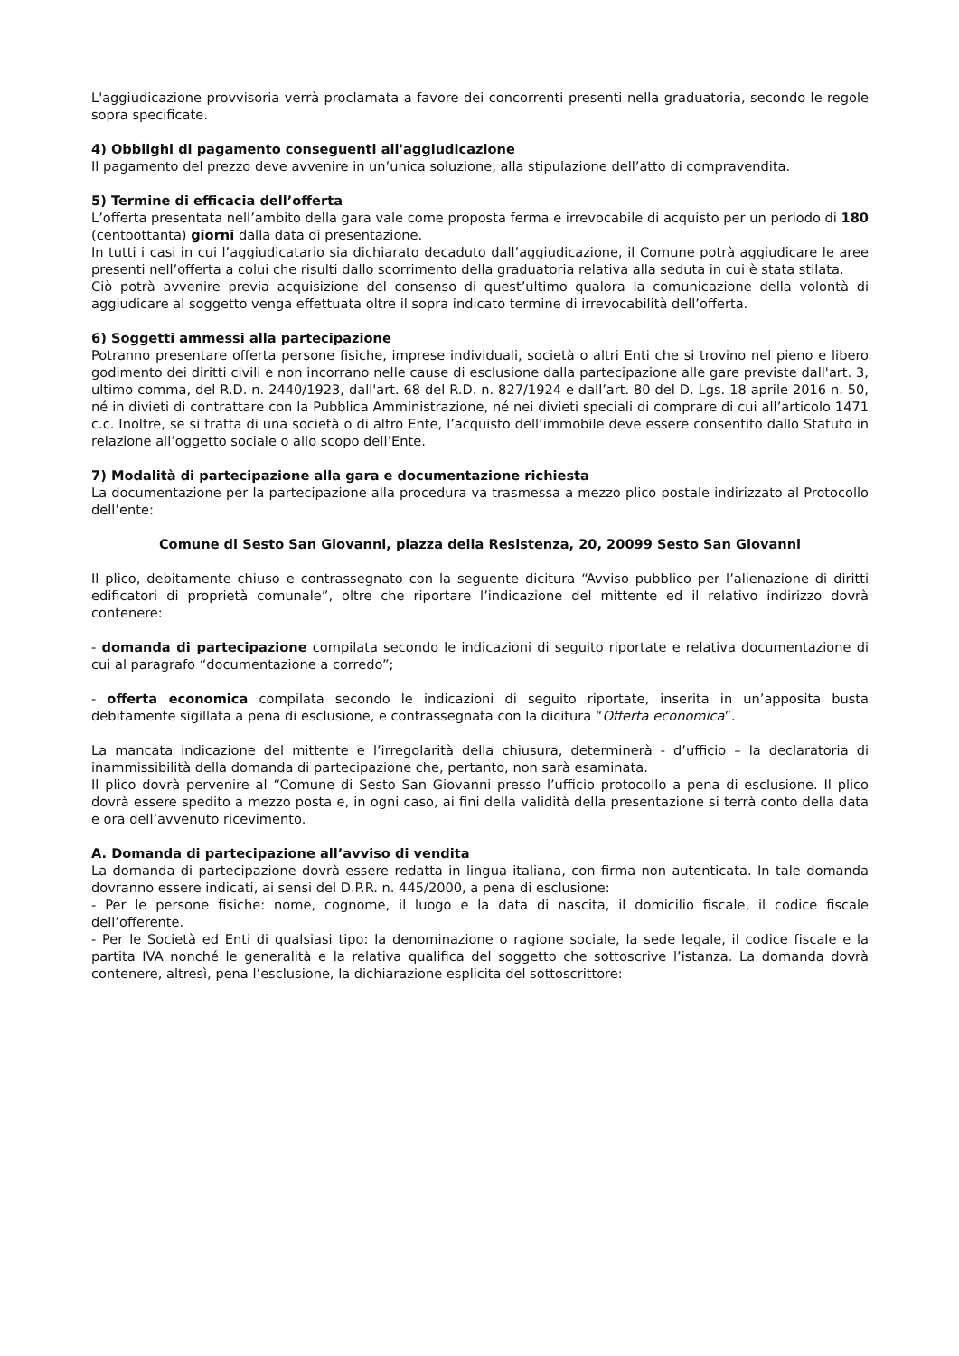L'aggiudicazione provvisoria verrà proclamata a favore dei concorrenti presenti nella graduatoria, secondo le regole sopra specificate.
4) Obblighi di pagamento conseguenti all'aggiudicazione
Il pagamento del prezzo deve avvenire in un’unica soluzione, alla stipulazione dell’atto di compravendita.
5) Termine di efficacia dell’offerta
L’offerta presentata nell’ambito della gara vale come proposta ferma e irrevocabile di acquisto per un periodo di 180 (centoottanta) giorni dalla data di presentazione.
In tutti i casi in cui l’aggiudicatario sia dichiarato decaduto dall’aggiudicazione, il Comune potrà aggiudicare le aree presenti nell’offerta a colui che risulti dallo scorrimento della graduatoria relativa alla seduta in cui è stata stilata.
Ciò potrà avvenire previa acquisizione del consenso di quest’ultimo qualora la comunicazione della volontà di aggiudicare al soggetto venga effettuata oltre il sopra indicato termine di irrevocabilità dell’offerta.
6) Soggetti ammessi alla partecipazione
Potranno presentare offerta persone fisiche, imprese individuali, società o altri Enti che si trovino nel pieno e libero godimento dei diritti civili e non incorrano nelle cause di esclusione dalla partecipazione alle gare previste dall'art. 3, ultimo comma, del R.D. n. 2440/1923, dall'art. 68 del R.D. n. 827/1924 e dall’art. 80 del D. Lgs. 18 aprile 2016 n. 50, né in divieti di contrattare con la Pubblica Amministrazione, né nei divieti speciali di comprare di cui all’articolo 1471 c.c. Inoltre, se si tratta di una società o di altro Ente, l’acquisto dell’immobile deve essere consentito dallo Statuto in relazione all’oggetto sociale o allo scopo dell’Ente.
7) Modalità di partecipazione alla gara e documentazione richiesta
La documentazione per la partecipazione alla procedura va trasmessa a mezzo plico postale indirizzato al Protocollo dell’ente:
Comune di Sesto San Giovanni, piazza della Resistenza, 20, 20099 Sesto San Giovanni
Il plico, debitamente chiuso e contrassegnato con la seguente dicitura “Avviso pubblico per l’alienazione di diritti edificatori di proprietà comunale”, oltre che riportare l’indicazione del mittente ed il relativo indirizzo dovrà contenere:
- domanda di partecipazione compilata secondo le indicazioni di seguito riportate e relativa documentazione di cui al paragrafo “documentazione a corredo”;
- offerta economica compilata secondo le indicazioni di seguito riportate, inserita in un’apposita busta debitamente sigillata a pena di esclusione, e contrassegnata con la dicitura “Offerta economica”.
La mancata indicazione del mittente e l’irregolarità della chiusura, determinerà - d’ufficio – la declaratoria di inammissibilità della domanda di partecipazione che, pertanto, non sarà esaminata.
Il plico dovrà pervenire al “Comune di Sesto San Giovanni presso l’ufficio protocollo a pena di esclusione. Il plico dovrà essere spedito a mezzo posta e, in ogni caso, ai fini della validità della presentazione si terrà conto della data e ora dell’avvenuto ricevimento.
A. Domanda di partecipazione all’avviso di vendita
La domanda di partecipazione dovrà essere redatta in lingua italiana, con firma non autenticata. In tale domanda dovranno essere indicati, ai sensi del D.P.R. n. 445/2000, a pena di esclusione:
- Per le persone fisiche: nome, cognome, il luogo e la data di nascita, il domicilio fiscale, il codice fiscale dell’offerente.
- Per le Società ed Enti di qualsiasi tipo: la denominazione o ragione sociale, la sede legale, il codice fiscale e la partita IVA nonché le generalità e la relativa qualifica del soggetto che sottoscrive l’istanza. La domanda dovrà contenere, altresì, pena l’esclusione, la dichiarazione esplicita del sottoscrittore: